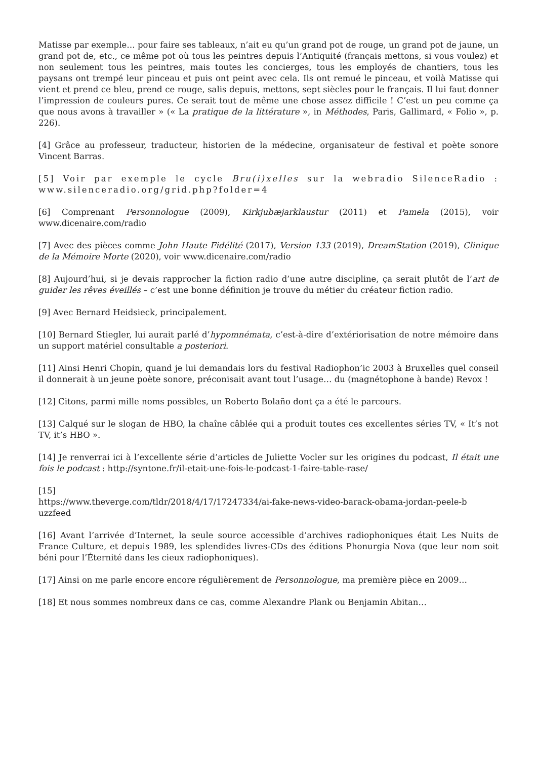Matisse par exemple… pour faire ses tableaux, n’ait eu qu’un grand pot de rouge, un grand pot de jaune, un grand pot de, etc., ce même pot où tous les peintres depuis l’Antiquité (français mettons, si vous voulez) et non seulement tous les peintres, mais toutes les concierges, tous les employés de chantiers, tous les paysans ont trempé leur pinceau et puis ont peint avec cela. Ils ont remué le pinceau, et voilà Matisse qui vient et prend ce bleu, prend ce rouge, salis depuis, mettons, sept siècles pour le français. Il lui faut donner l’impression de couleurs pures. Ce serait tout de même une chose assez difficile ! C’est un peu comme ça que nous avons à travailler » (« La pratique de la littérature », in Méthodes, Paris, Gallimard, « Folio », p. 226).
[4] Grâce au professeur, traducteur, historien de la médecine, organisateur de festival et poète sonore Vincent Barras.
[5] Voir par exemple le cycle Bru(i)xelles sur la webradio SilenceRadio : www.silenceradio.org/grid.php?folder=4
[6] Comprenant Personnologue (2009), Kirkjubæjarklaustur (2011) et Pamela (2015), voir www.dicenaire.com/radio
[7] Avec des pièces comme John Haute Fidélité (2017), Version 133 (2019), DreamStation (2019), Clinique de la Mémoire Morte (2020), voir www.dicenaire.com/radio
[8] Aujourd’hui, si je devais rapprocher la fiction radio d’une autre discipline, ça serait plutôt de l’art de guider les rêves éveillés – c’est une bonne définition je trouve du métier du créateur fiction radio.
[9] Avec Bernard Heidsieck, principalement.
[10] Bernard Stiegler, lui aurait parlé d’hypomnémata, c’est-à-dire d’extériorisation de notre mémoire dans un support matériel consultable a posteriori.
[11] Ainsi Henri Chopin, quand je lui demandais lors du festival Radiophon’ic 2003 à Bruxelles quel conseil il donnerait à un jeune poète sonore, préconisait avant tout l’usage… du (magnétophone à bande) Revox !
[12] Citons, parmi mille noms possibles, un Roberto Bolaño dont ça a été le parcours.
[13] Calqué sur le slogan de HBO, la chaîne câblée qui a produit toutes ces excellentes séries TV, « It’s not TV, it’s HBO ».
[14] Je renverrai ici à l’excellente série d’articles de Juliette Vocler sur les origines du podcast, Il était une fois le podcast : http://syntone.fr/il-etait-une-fois-le-podcast-1-faire-table-rase/
[15]
https://www.theverge.com/tldr/2018/4/17/17247334/ai-fake-news-video-barack-obama-jordan-peele-b uzzfeed
[16] Avant l’arrivée d’Internet, la seule source accessible d’archives radiophoniques était Les Nuits de France Culture, et depuis 1989, les splendides livres-CDs des éditions Phonurgia Nova (que leur nom soit béni pour l’Éternité dans les cieux radiophoniques).
[17] Ainsi on me parle encore encore régulièrement de Personnologue, ma première pièce en 2009…
[18] Et nous sommes nombreux dans ce cas, comme Alexandre Plank ou Benjamin Abitan…